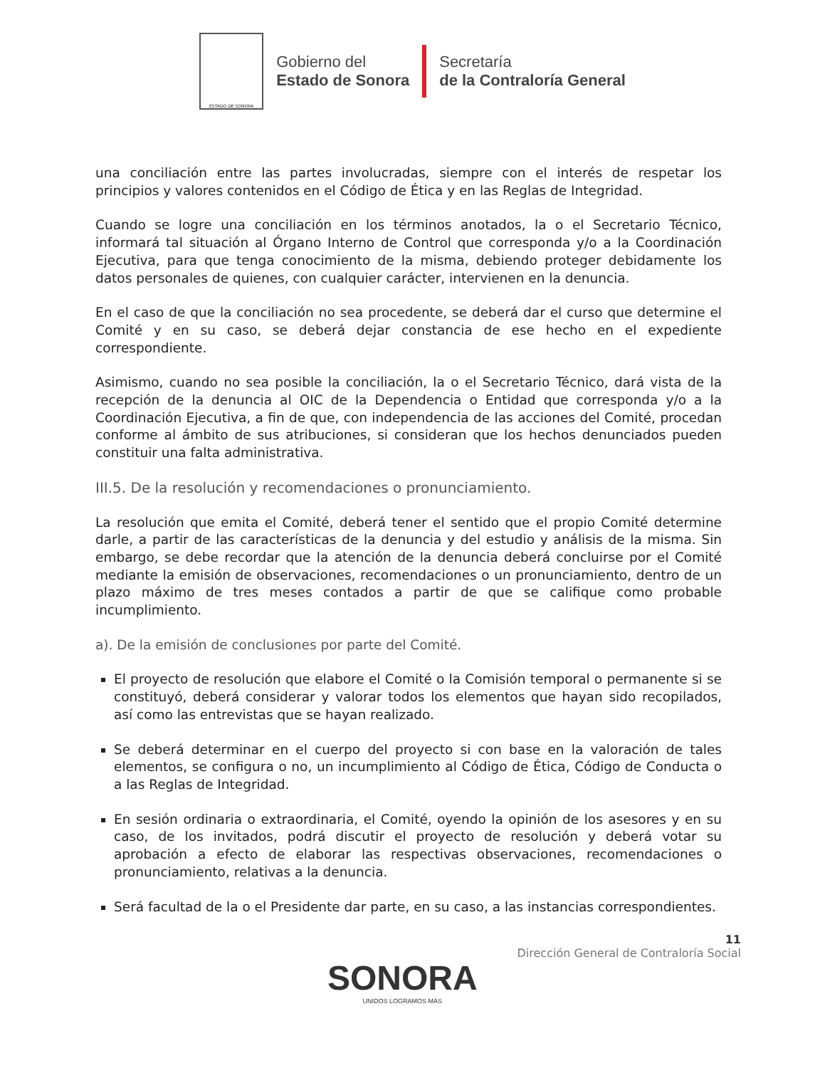ESTADO DE SONORA
Gobierno del
Estado de Sonora
Secretaría
de la Contraloría General
una conciliación entre las partes involucradas, siempre con el interés de respetar los principios y valores contenidos en el Código de Ética y en las Reglas de Integridad.
Cuando se logre una conciliación en los términos anotados, la o el Secretario Técnico, informará tal situación al Órgano Interno de Control que corresponda y/o a la Coordinación Ejecutiva, para que tenga conocimiento de la misma, debiendo proteger debidamente los datos personales de quienes, con cualquier carácter, intervienen en la denuncia.
En el caso de que la conciliación no sea procedente, se deberá dar el curso que determine el Comité y en su caso, se deberá dejar constancia de ese hecho en el expediente correspondiente.
Asimismo, cuando no sea posible la conciliación, la o el Secretario Técnico, dará vista de la recepción de la denuncia al OIC de la Dependencia o Entidad que corresponda y/o a la Coordinación Ejecutiva, a fin de que, con independencia de las acciones del Comité, procedan conforme al ámbito de sus atribuciones, si consideran que los hechos denunciados pueden constituir una falta administrativa.
III.5. De la resolución y recomendaciones o pronunciamiento.
La resolución que emita el Comité, deberá tener el sentido que el propio Comité determine darle, a partir de las características de la denuncia y del estudio y análisis de la misma. Sin embargo, se debe recordar que la atención de la denuncia deberá concluirse por el Comité mediante la emisión de observaciones, recomendaciones o un pronunciamiento, dentro de un plazo máximo de tres meses contados a partir de que se califique como probable incumplimiento.
a). De la emisión de conclusiones por parte del Comité.
El proyecto de resolución que elabore el Comité o la Comisión temporal o permanente si se constituyó, deberá considerar y valorar todos los elementos que hayan sido recopilados, así como las entrevistas que se hayan realizado.
Se deberá determinar en el cuerpo del proyecto si con base en la valoración de tales elementos, se configura o no, un incumplimiento al Código de Ética, Código de Conducta o a las Reglas de Integridad.
En sesión ordinaria o extraordinaria, el Comité, oyendo la opinión de los asesores y en su caso, de los invitados, podrá discutir el proyecto de resolución y deberá votar su aprobación a efecto de elaborar las respectivas observaciones, recomendaciones o pronunciamiento, relativas a la denuncia.
Será facultad de la o el Presidente dar parte, en su caso, a las instancias correspondientes.
SONORA
UNIDOS LOGRAMOS MÁS
11
Dirección General de Contraloría Social